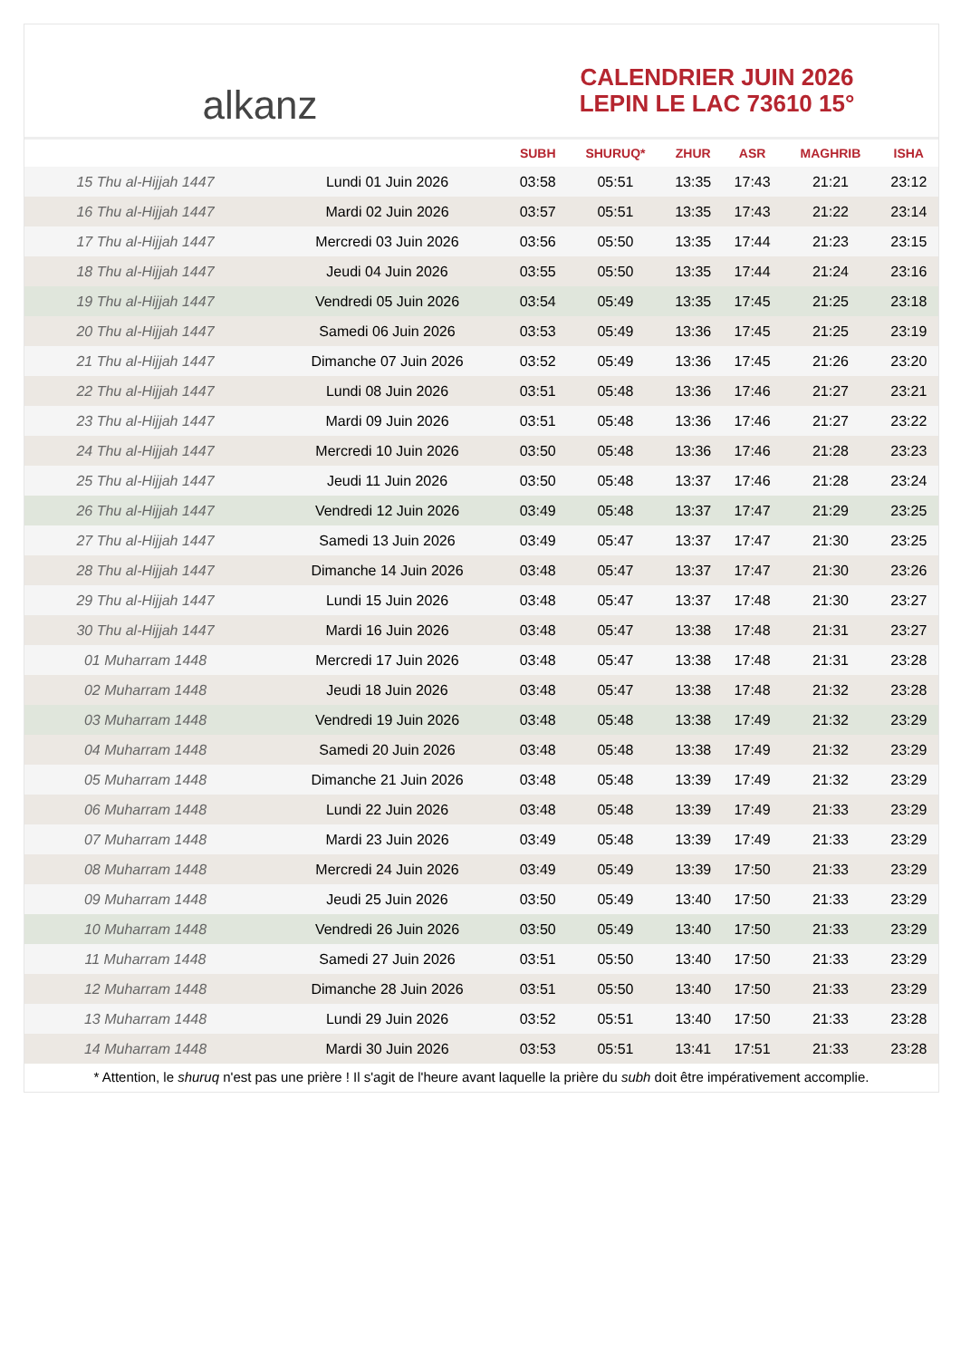alkanz
CALENDRIER JUIN 2026
LEPIN LE LAC 73610 15°
| | | SUBH | SHURUQ* | ZHUR | ASR | MAGHRIB | ISHA |
| --- | --- | --- | --- | --- | --- | --- | --- |
| 15 Thu al-Hijjah 1447 | Lundi 01 Juin 2026 | 03:58 | 05:51 | 13:35 | 17:43 | 21:21 | 23:12 |
| 16 Thu al-Hijjah 1447 | Mardi 02 Juin 2026 | 03:57 | 05:51 | 13:35 | 17:43 | 21:22 | 23:14 |
| 17 Thu al-Hijjah 1447 | Mercredi 03 Juin 2026 | 03:56 | 05:50 | 13:35 | 17:44 | 21:23 | 23:15 |
| 18 Thu al-Hijjah 1447 | Jeudi 04 Juin 2026 | 03:55 | 05:50 | 13:35 | 17:44 | 21:24 | 23:16 |
| 19 Thu al-Hijjah 1447 | Vendredi 05 Juin 2026 | 03:54 | 05:49 | 13:35 | 17:45 | 21:25 | 23:18 |
| 20 Thu al-Hijjah 1447 | Samedi 06 Juin 2026 | 03:53 | 05:49 | 13:36 | 17:45 | 21:25 | 23:19 |
| 21 Thu al-Hijjah 1447 | Dimanche 07 Juin 2026 | 03:52 | 05:49 | 13:36 | 17:45 | 21:26 | 23:20 |
| 22 Thu al-Hijjah 1447 | Lundi 08 Juin 2026 | 03:51 | 05:48 | 13:36 | 17:46 | 21:27 | 23:21 |
| 23 Thu al-Hijjah 1447 | Mardi 09 Juin 2026 | 03:51 | 05:48 | 13:36 | 17:46 | 21:27 | 23:22 |
| 24 Thu al-Hijjah 1447 | Mercredi 10 Juin 2026 | 03:50 | 05:48 | 13:36 | 17:46 | 21:28 | 23:23 |
| 25 Thu al-Hijjah 1447 | Jeudi 11 Juin 2026 | 03:50 | 05:48 | 13:37 | 17:46 | 21:28 | 23:24 |
| 26 Thu al-Hijjah 1447 | Vendredi 12 Juin 2026 | 03:49 | 05:48 | 13:37 | 17:47 | 21:29 | 23:25 |
| 27 Thu al-Hijjah 1447 | Samedi 13 Juin 2026 | 03:49 | 05:47 | 13:37 | 17:47 | 21:30 | 23:25 |
| 28 Thu al-Hijjah 1447 | Dimanche 14 Juin 2026 | 03:48 | 05:47 | 13:37 | 17:47 | 21:30 | 23:26 |
| 29 Thu al-Hijjah 1447 | Lundi 15 Juin 2026 | 03:48 | 05:47 | 13:37 | 17:48 | 21:30 | 23:27 |
| 30 Thu al-Hijjah 1447 | Mardi 16 Juin 2026 | 03:48 | 05:47 | 13:38 | 17:48 | 21:31 | 23:27 |
| 01 Muharram 1448 | Mercredi 17 Juin 2026 | 03:48 | 05:47 | 13:38 | 17:48 | 21:31 | 23:28 |
| 02 Muharram 1448 | Jeudi 18 Juin 2026 | 03:48 | 05:47 | 13:38 | 17:48 | 21:32 | 23:28 |
| 03 Muharram 1448 | Vendredi 19 Juin 2026 | 03:48 | 05:48 | 13:38 | 17:49 | 21:32 | 23:29 |
| 04 Muharram 1448 | Samedi 20 Juin 2026 | 03:48 | 05:48 | 13:38 | 17:49 | 21:32 | 23:29 |
| 05 Muharram 1448 | Dimanche 21 Juin 2026 | 03:48 | 05:48 | 13:39 | 17:49 | 21:32 | 23:29 |
| 06 Muharram 1448 | Lundi 22 Juin 2026 | 03:48 | 05:48 | 13:39 | 17:49 | 21:33 | 23:29 |
| 07 Muharram 1448 | Mardi 23 Juin 2026 | 03:49 | 05:48 | 13:39 | 17:49 | 21:33 | 23:29 |
| 08 Muharram 1448 | Mercredi 24 Juin 2026 | 03:49 | 05:49 | 13:39 | 17:50 | 21:33 | 23:29 |
| 09 Muharram 1448 | Jeudi 25 Juin 2026 | 03:50 | 05:49 | 13:40 | 17:50 | 21:33 | 23:29 |
| 10 Muharram 1448 | Vendredi 26 Juin 2026 | 03:50 | 05:49 | 13:40 | 17:50 | 21:33 | 23:29 |
| 11 Muharram 1448 | Samedi 27 Juin 2026 | 03:51 | 05:50 | 13:40 | 17:50 | 21:33 | 23:29 |
| 12 Muharram 1448 | Dimanche 28 Juin 2026 | 03:51 | 05:50 | 13:40 | 17:50 | 21:33 | 23:29 |
| 13 Muharram 1448 | Lundi 29 Juin 2026 | 03:52 | 05:51 | 13:40 | 17:50 | 21:33 | 23:28 |
| 14 Muharram 1448 | Mardi 30 Juin 2026 | 03:53 | 05:51 | 13:41 | 17:51 | 21:33 | 23:28 |
* Attention, le shuruq n'est pas une prière ! Il s'agit de l'heure avant laquelle la prière du subh doit être impérativement accomplie.